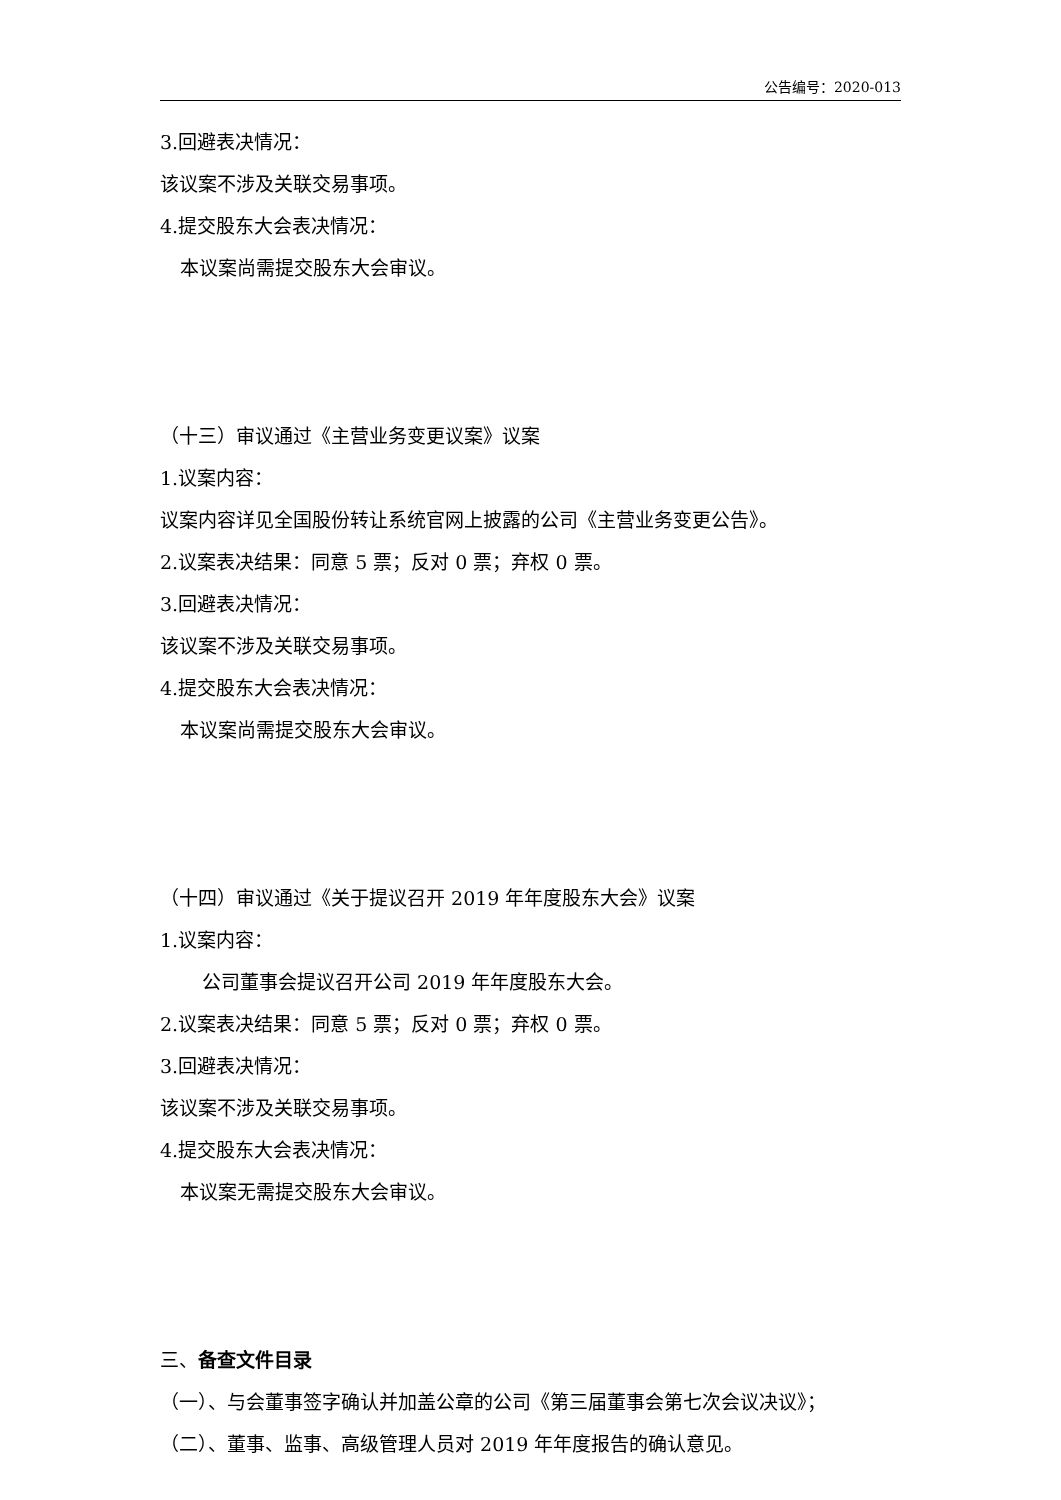公告编号：2020-013
3.回避表决情况：
该议案不涉及关联交易事项。
4.提交股东大会表决情况：
本议案尚需提交股东大会审议。
（十三）审议通过《主营业务变更议案》议案
1.议案内容：
议案内容详见全国股份转让系统官网上披露的公司《主营业务变更公告》。
2.议案表决结果：同意 5 票；反对 0 票；弃权 0 票。
3.回避表决情况：
该议案不涉及关联交易事项。
4.提交股东大会表决情况：
本议案尚需提交股东大会审议。
（十四）审议通过《关于提议召开 2019 年年度股东大会》议案
1.议案内容：
公司董事会提议召开公司 2019 年年度股东大会。
2.议案表决结果：同意 5 票；反对 0 票；弃权 0 票。
3.回避表决情况：
该议案不涉及关联交易事项。
4.提交股东大会表决情况：
本议案无需提交股东大会审议。
三、备查文件目录
（一）、与会董事签字确认并加盖公章的公司《第三届董事会第七次会议决议》；
（二）、董事、监事、高级管理人员对 2019 年年度报告的确认意见。